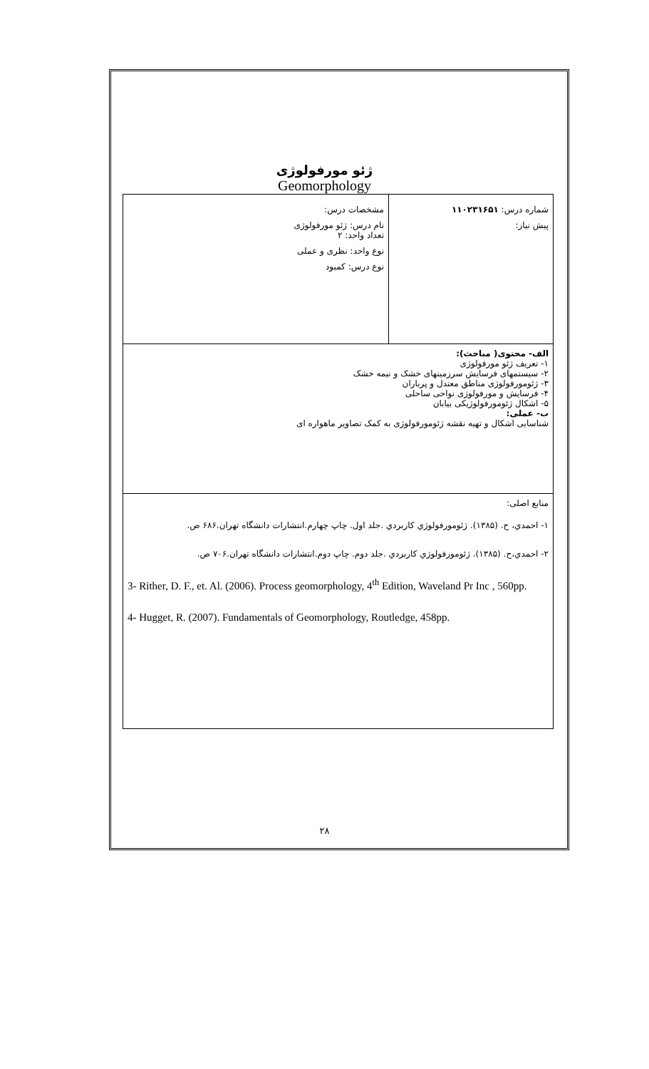ژئو مورفولوژی
Geomorphology
| مشخصات درس: نام درس: ژئو مورفولوژی تعداد واحد: ۲ نوع واحد: نظری و عملی نوع درس: کمبود | شماره درس: ۱۱۰۲۳۱۶۵۱ پیش نیاز: |
| الف- محتوی( مباحث): ۱- تعریف ژئو مورفولوژی ۲- سیستمهای فرسایش سرزمینهای خشک و نیمه خشک ۳- ژئومورفولوژی مناطق معتدل و پرباران ۴- فرسایش و مورفولوژی نواحی ساحلی ۵- اشکال ژئومورفولوژیکی بیابان ب- عملی: شناسایی اشکال و تهیه نقشه ژئومورفولوژی به کمک تصاویر ماهواره ای | |
| منابع اصلی: ۱- احمدي، ح. (۱۳۸۵). ژئومورفولوژي كاربردي .جلد اول. چاپ چهارم.انتشارات دانشگاه تهران.۶۸۶ ص. ۲- احمدي،ح. (۱۳۸۵). ژئومورفولوژي كاربردي .جلد دوم. چاپ دوم.انتشارات دانشگاه تهران.۷۰۶ ص. 3- Rither, D. F., et. Al. (2006). Process geomorphology, 4<sup>th</sup> Edition, Waveland Pr Inc , 560pp. 4- Hugget, R. (2007). Fundamentals of Geomorphology, Routledge, 458pp. | |
۲۸